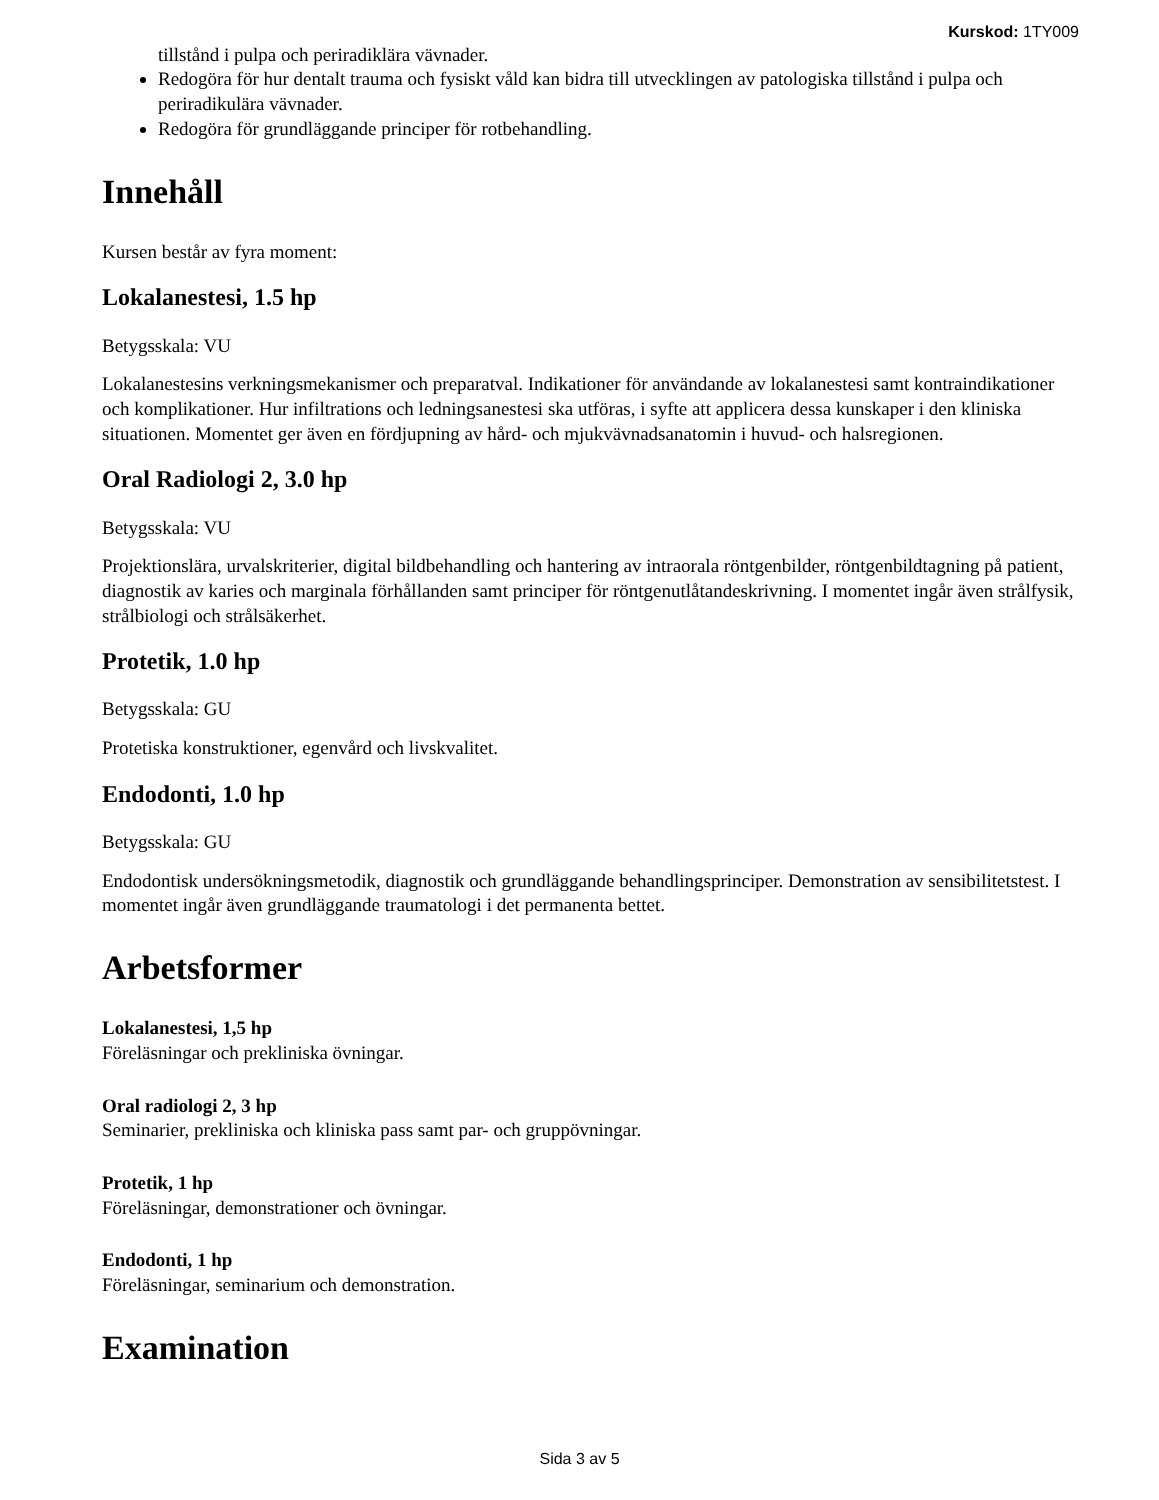Kurskod: 1TY009
tillstånd i pulpa och periradiklära vävnader.
Redogöra för hur dentalt trauma och fysiskt våld kan bidra till utvecklingen av patologiska tillstånd i pulpa och periradikulära vävnader.
Redogöra för grundläggande principer för rotbehandling.
Innehåll
Kursen består av fyra moment:
Lokalanestesi, 1.5 hp
Betygsskala: VU
Lokalanestesins verkningsmekanismer och preparatval. Indikationer för användande av lokalanestesi samt kontraindikationer och komplikationer. Hur infiltrations och ledningsanestesi ska utföras, i syfte att applicera dessa kunskaper i den kliniska situationen. Momentet ger även en fördjupning av hård- och mjukvävnadsanatomin i huvud- och halsregionen.
Oral Radiologi 2, 3.0 hp
Betygsskala: VU
Projektionslära, urvalskriterier, digital bildbehandling och hantering av intraorala röntgenbilder, röntgenbildtagning på patient, diagnostik av karies och marginala förhållanden samt principer för röntgenutlåtandeskrivning. I momentet ingår även strålfysik, strålbiologi och strålsäkerhet.
Protetik, 1.0 hp
Betygsskala: GU
Protetiska konstruktioner, egenvård och livskvalitet.
Endodonti, 1.0 hp
Betygsskala: GU
Endodontisk undersökningsmetodik, diagnostik och grundläggande behandlingsprinciper. Demonstration av sensibilitetstest. I momentet ingår även grundläggande traumatologi i det permanenta bettet.
Arbetsformer
Lokalanestesi, 1,5 hp
Föreläsningar och prekliniska övningar.
Oral radiologi 2, 3 hp
Seminarier, prekliniska och kliniska pass samt par- och gruppövningar.
Protetik, 1 hp
Föreläsningar, demonstrationer och övningar.
Endodonti, 1 hp
Föreläsningar, seminarium och demonstration.
Examination
Sida 3 av 5